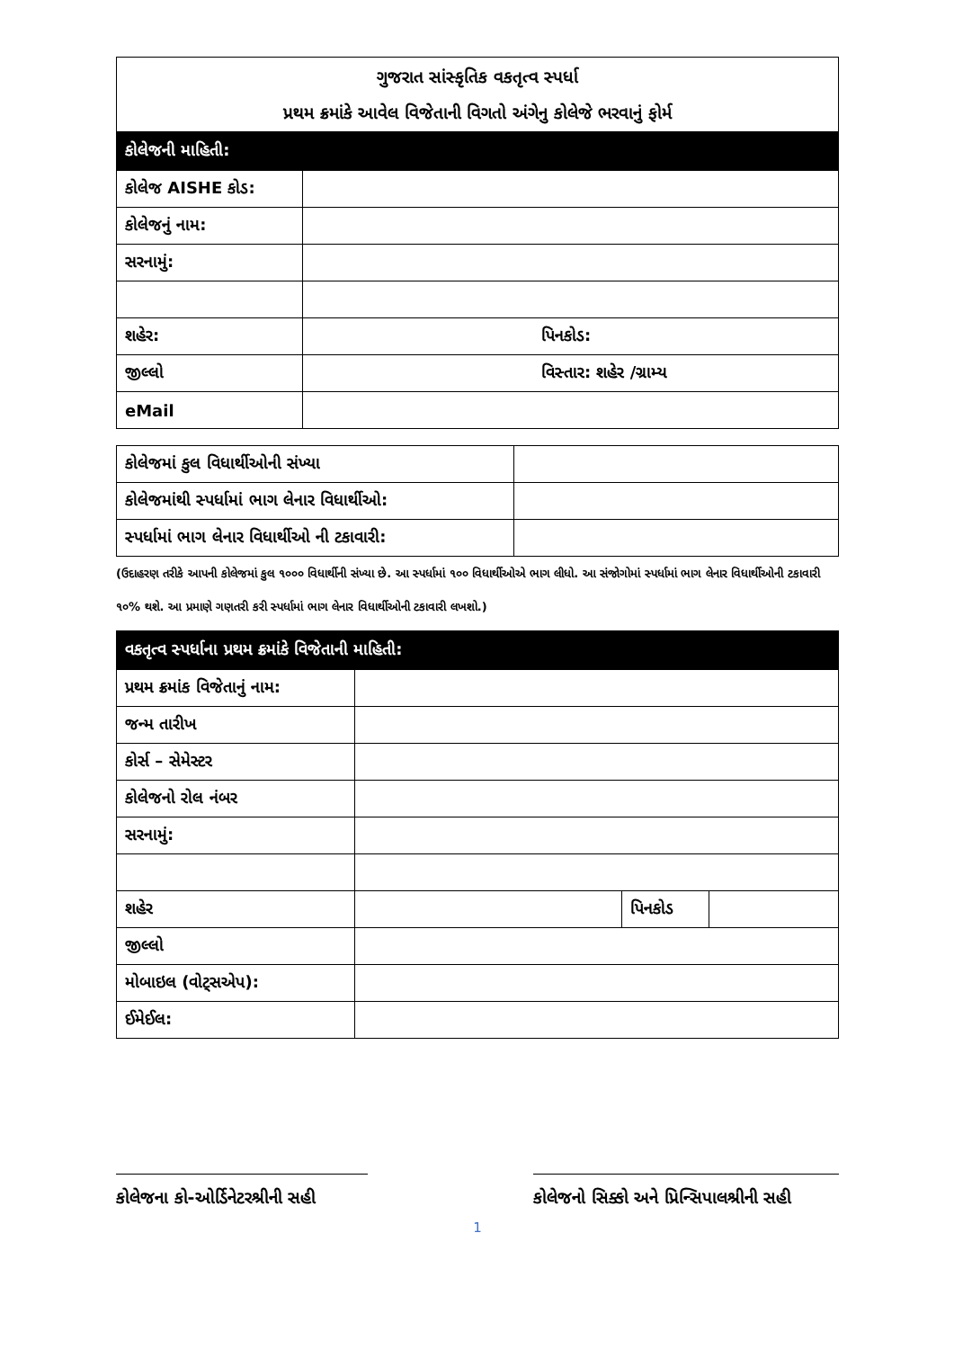| ગુજરાત સાંસ્કૃતિક વકતૃત્વ સ્પર્ધા પ્રથમ ક્રમાંકે આવેલ વિજેતાની વિગતો અંગેનુ કોલેજે ભરવાનું ફોર્મ | |
| કોલેજની માહિતી: | |
| કોલેજ AISHE કોડ: | |
| કોલેજનું નામ: | |
| સરનામું: | |
| શહેર: | પિનકોડ: |
| જીલ્લો | વિસ્તાર: શહેર /ગ્રામ્ય |
| eMail | |
| કોલેજમાં કુલ વિધાર્થીઓની સંખ્યા | |
| કોલેજમાંથી સ્પર્ધામાં ભાગ લેનાર વિધાર્થીઓ: | |
| સ્પર્ધામાં ભાગ લેનાર વિધાર્થીઓ ની ટકાવારી: | |
(ઉદાહરણ તરીકે આપની કોલેજમાં કુલ ૧૦૦૦ વિધાર્થીની સંખ્યા છે. આ સ્પર્ધામાં ૧૦૦ વિધાર્થીઓએ ભાગ લીધો. આ સંજોગોમાં સ્પર્ધામાં ભાગ લેનાર વિધાર્થીઓની ટકાવારી ૧૦% થશે. આ પ્રમાણે ગણતરી કરી સ્પર્ધામાં ભાગ લેનાર વિધાર્થીઓની ટકાવારી લખશો.)
| વકતૃત્વ સ્પર્ધાના પ્રથમ ક્રમાંકે વિજેતાની માહિતી: | | | |
| પ્રથમ ક્રમાંક વિજેતાનું નામ: | | | |
| જન્મ તારીખ | | | |
| કોર્સ – સેમેસ્ટર | | | |
| કોલેજનો રોલ નંબર | | | |
| સરનામું: | | | |
| શહેર | | પિનકોડ | |
| જીલ્લો | | | |
| મોબાઇલ (વોટ્સએપ): | | | |
| ઈમેઈલ: | | | |
કોલેજના કો-ઓર્ડિનેટરશ્રીની સહી
કોલેજનો સિક્કો અને પ્રિન્સિપાલશ્રીની સહી
1